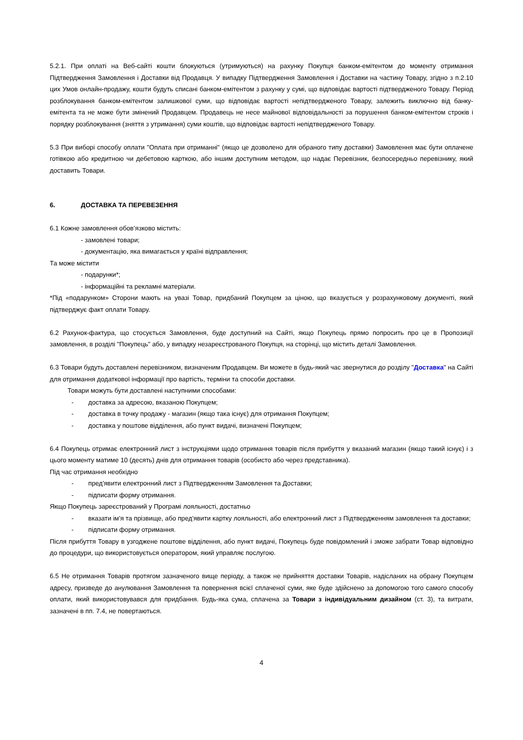5.2.1. При оплаті на Веб-сайті кошти блокуються (утримуються) на рахунку Покупця банком-емітентом до моменту отримання Підтвердження Замовлення і Доставки від Продавця. У випадку Підтвердження Замовлення і Доставки на частину Товару, згідно з п.2.10 цих Умов онлайн-продажу, кошти будуть списані банком-емітентом з рахунку у сумі, що відповідає вартості підтвердженого Товару. Період розблокування банком-емітентом залишкової суми, що відповідає вартості непідтвердженого Товару, залежить виключно від банку-емітента та не може бути змінений Продавцем. Продавець не несе майнової відповідальності за порушення банком-емітентом строків і порядку розблокування (зняття з утримання) суми коштів, що відповідає вартості непідтвердженого Товару.
5.3 При виборі способу оплати "Оплата при отриманні" (якщо це дозволено для обраного типу доставки) Замовлення має бути оплачене готівкою або кредитною чи дебетовою карткою, або іншим доступним методом, що надає Перевізник, безпосередньо перевізнику, який доставить Товари.
6. ДОСТАВКА ТА ПЕРЕВЕЗЕННЯ
6.1 Кожне замовлення обов’язково містить:
- замовлені товари;
- документацію, яка вимагається у країні відправлення;
Та може містити
- подарунки*;
- інформаційні та рекламні матеріали.
*Під «подарунком» Сторони мають на увазі Товар, придбаний Покупцем за ціною, що вказується у розрахунковому документі, який підтверджує факт оплати Товару.
6.2 Рахунок-фактура, що стосується Замовлення, буде доступний на Сайті, якщо Покупець прямо попросить про це в Пропозиції замовлення, в розділі "Покупець" або, у випадку незареєстрованого Покупця, на сторінці, що містить деталі Замовлення.
6.3 Товари будуть доставлені перевізником, визначеним Продавцем. Ви можете в будь-який час звернутися до розділу "Доставка" на Сайті для отримання додаткової інформації про вартість, терміни та способи доставки.
Товари можуть бути доставлені наступними способами:
- доставка за адресою, вказаною Покупцем;
- доставка в точку продажу - магазин (якщо така існує) для отримання Покупцем;
- доставка у поштове відділення, або пункт видачі, визначені Покупцем;
6.4 Покупець отримає електронний лист з інструкціями щодо отримання товарів після прибуття у вказаний магазин (якщо такий існує) і з цього моменту матиме 10 (десять) днів для отримання товарів (особисто або через представника).
Під час отримання необхідно
- пред'явити електронний лист з Підтвердженням Замовлення та Доставки;
- підписати форму отримання.
Якщо Покупець зареєстрований у Програмі лояльності, достатньо
- вказати ім'я та прізвище, або пред'явити картку лояльності, або електронний лист з Підтвердженням замовлення та доставки;
- підписати форму отримання.
Після прибуття Товару в узгоджене поштове відділення, або пункт видачі, Покупець буде повідомлений і зможе забрати Товар відповідно до процедури, що використовується оператором, який управляє послугою.
6.5 Не отримання Товарів протягом зазначеного вище періоду, а також не прийняття доставки Товарів, надісланих на обрану Покупцем адресу, призведе до анулювання Замовлення та повернення всієї сплаченої суми, яке буде здійснено за допомогою того самого способу оплати, який використовувався для придбання. Будь-яка сума, сплачена за Товари з індивідуальним дизайном (ст. 3), та витрати, зазначені в пп. 7.4, не повертаються.
4